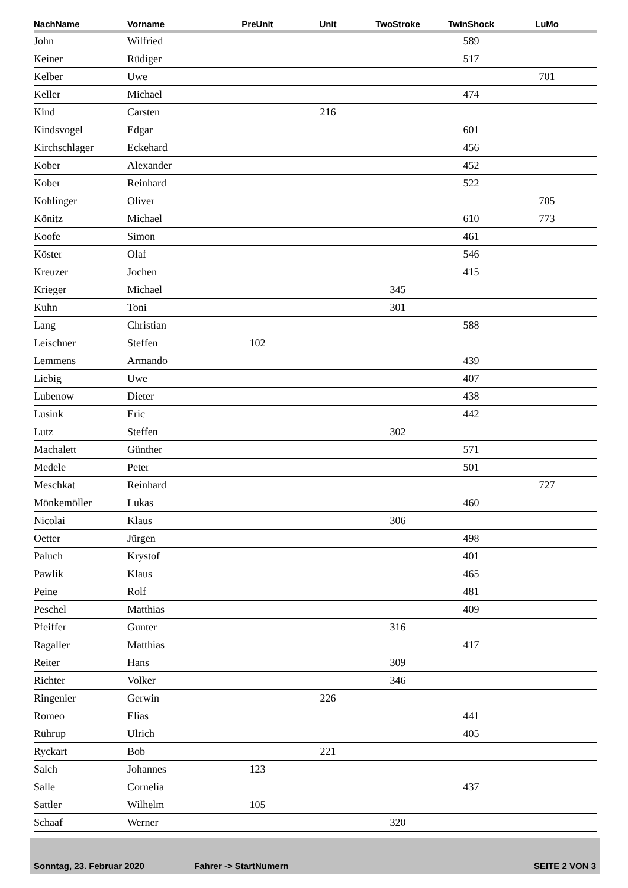| NachName | Vorname | PreUnit | Unit | TwoStroke | TwinShock | LuMo | |
| --- | --- | --- | --- | --- | --- | --- | --- |
| John | Wilfried | | | | 589 | | |
| Keiner | Rüdiger | | | | 517 | | |
| Kelber | Uwe | | | | | 701 | |
| Keller | Michael | | | | 474 | | |
| Kind | Carsten | | 216 | | | | |
| Kindsvogel | Edgar | | | | 601 | | |
| Kirchschlager | Eckehard | | | | 456 | | |
| Kober | Alexander | | | | 452 | | |
| Kober | Reinhard | | | | 522 | | |
| Kohlinger | Oliver | | | | | 705 | |
| Könitz | Michael | | | | 610 | 773 | |
| Koofe | Simon | | | | 461 | | |
| Köster | Olaf | | | | 546 | | |
| Kreuzer | Jochen | | | | 415 | | |
| Krieger | Michael | | | 345 | | | |
| Kuhn | Toni | | | 301 | | | |
| Lang | Christian | | | | 588 | | |
| Leischner | Steffen | 102 | | | | | |
| Lemmens | Armando | | | | 439 | | |
| Liebig | Uwe | | | | 407 | | |
| Lubenow | Dieter | | | | 438 | | |
| Lusink | Eric | | | | 442 | | |
| Lutz | Steffen | | | 302 | | | |
| Machalett | Günther | | | | 571 | | |
| Medele | Peter | | | | 501 | | |
| Meschkat | Reinhard | | | | | 727 | |
| Mönkemöller | Lukas | | | | 460 | | |
| Nicolai | Klaus | | | 306 | | | |
| Oetter | Jürgen | | | | 498 | | |
| Paluch | Krystof | | | | 401 | | |
| Pawlik | Klaus | | | | 465 | | |
| Peine | Rolf | | | | 481 | | |
| Peschel | Matthias | | | | 409 | | |
| Pfeiffer | Gunter | | | 316 | | | |
| Ragaller | Matthias | | | | 417 | | |
| Reiter | Hans | | | 309 | | | |
| Richter | Volker | | | 346 | | | |
| Ringenier | Gerwin | | 226 | | | | |
| Romeo | Elias | | | | 441 | | |
| Rührup | Ulrich | | | | 405 | | |
| Ryckart | Bob | | 221 | | | | |
| Salch | Johannes | 123 | | | | | |
| Salle | Cornelia | | | | 437 | | |
| Sattler | Wilhelm | 105 | | | | | |
| Schaaf | Werner | | | 320 | | | |
Sonntag, 23. Februar 2020 Fahrer -> StartNumern SEITE 2 VON 3